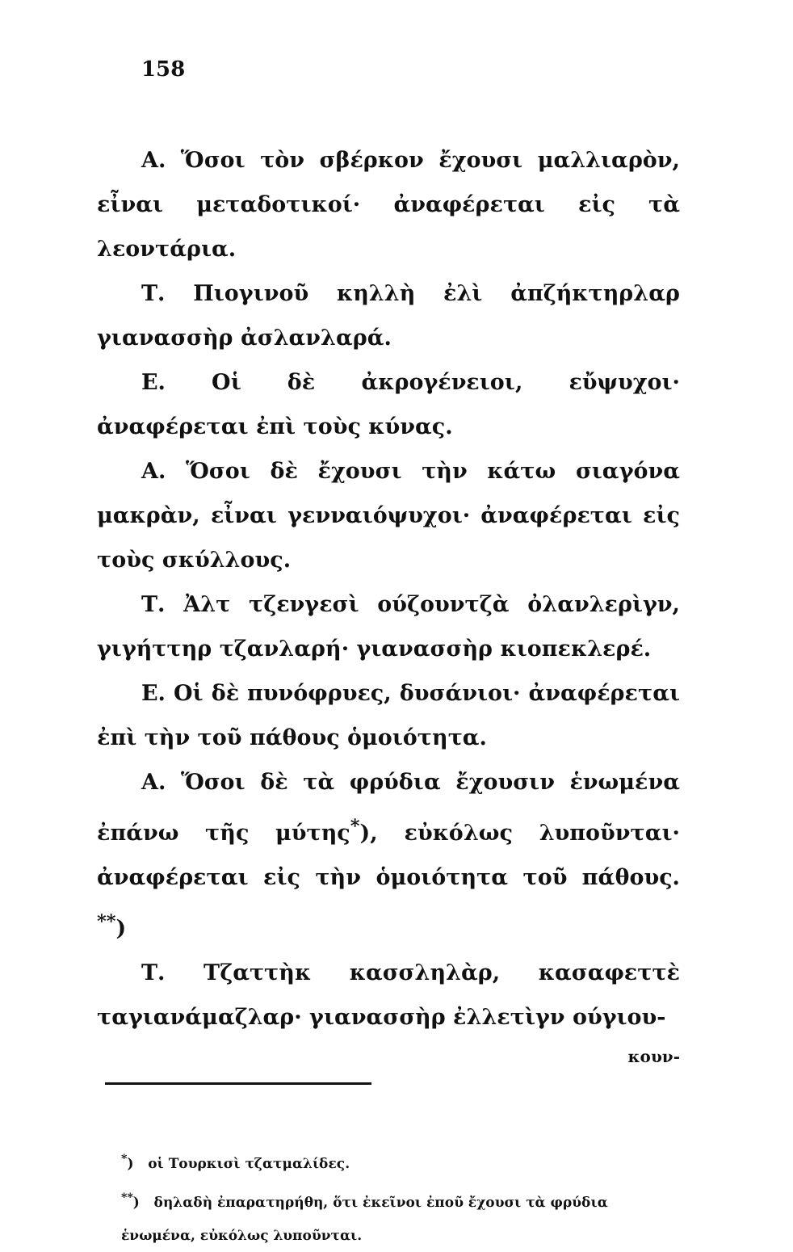158
Α. Ὅσοι τὸν σβέρκον ἔχουσι μαλλιαρὸν, εἶναι μεταδοτικοί· ἀναφέρεται εἰς τὰ λεοντάρια.
Τ. Πιογινοῦ κηλλὴ ἐλὶ ἀπζήκτηρλαρ γιανασσὴρ ἀσλανλαρά.
Ε. Οἱ δὲ ἀκρογένειοι, εὔψυχοι· ἀναφέρεται ἐπὶ τοὺς κύνας.
Α. Ὅσοι δὲ ἔχουσι τὴν κάτω σιαγόνα μακρὰν, εἶναι γενναιόψυχοι· ἀναφέρεται εἰς τοὺς σκύλλους.
Τ. Ἀλτ τζενγεσὶ ούζουντζὰ ὀλανλερὶγν, γιγήττηρ τζανλαρή· γιανασσὴρ κιοπεκλερέ.
Ε. Οἱ δὲ πυνόφρυες, δυσάνιοι· ἀναφέρεται ἐπὶ τὴν τοῦ πάθους ὁμοιότητα.
Α. Ὅσοι δὲ τὰ φρύδια ἔχουσιν ἑνωμένα ἐπάνω τῆς μύτης<sup>*</sup>), εὐκόλως λυποῦνται· ἀναφέρεται εἰς τὴν ὁμοιότητα τοῦ πάθους. <sup>**</sup>)
Τ. Τζαττὴκ κασσληλὰρ, κασαφεττὲ ταγιανάμαζλαρ· γιανασσὴρ ἐλλετὶγν ούγιου-
κουν-
<sup>*</sup>) οἱ Τουρκισὶ τζατμαλίδες.
<sup>**</sup>) δηλαδὴ ἐπαρατηρήθη, ὅτι ἐκεῖνοι ἐποῦ ἔχουσι τὰ φρύδια ἑνωμένα, εὐκόλως λυποῦνται.